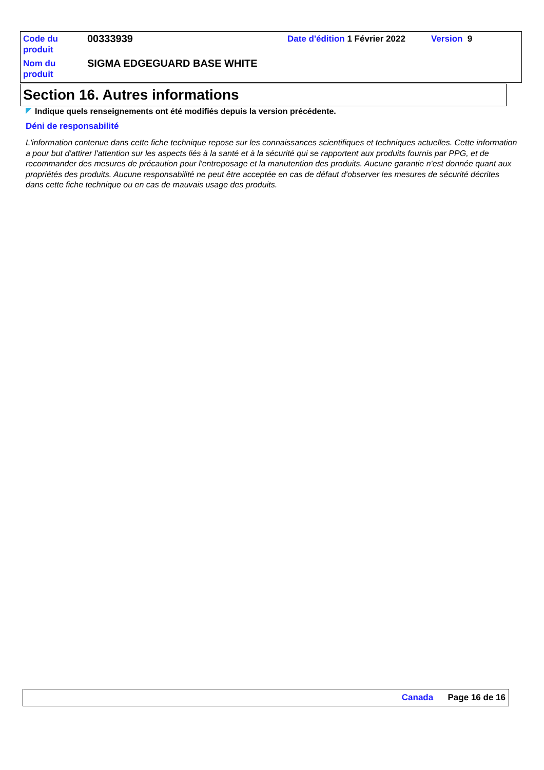| Code du produit | 00333939 | Date d'édition 1 Février 2022 | Version 9 |
| Nom du produit | SIGMA EDGEGUARD BASE WHITE | | |
Section 16. Autres informations
Indique quels renseignements ont été modifiés depuis la version précédente.
Déni de responsabilité
L'information contenue dans cette fiche technique repose sur les connaissances scientifiques et techniques actuelles. Cette information a pour but d'attirer l'attention sur les aspects liés à la santé et à la sécurité qui se rapportent aux produits fournis par PPG, et de recommander des mesures de précaution pour l'entreposage et la manutention des produits. Aucune garantie n'est donnée quant aux propriétés des produits. Aucune responsabilité ne peut être acceptée en cas de défaut d'observer les mesures de sécurité décrites dans cette fiche technique ou en cas de mauvais usage des produits.
Canada Page 16 de 16